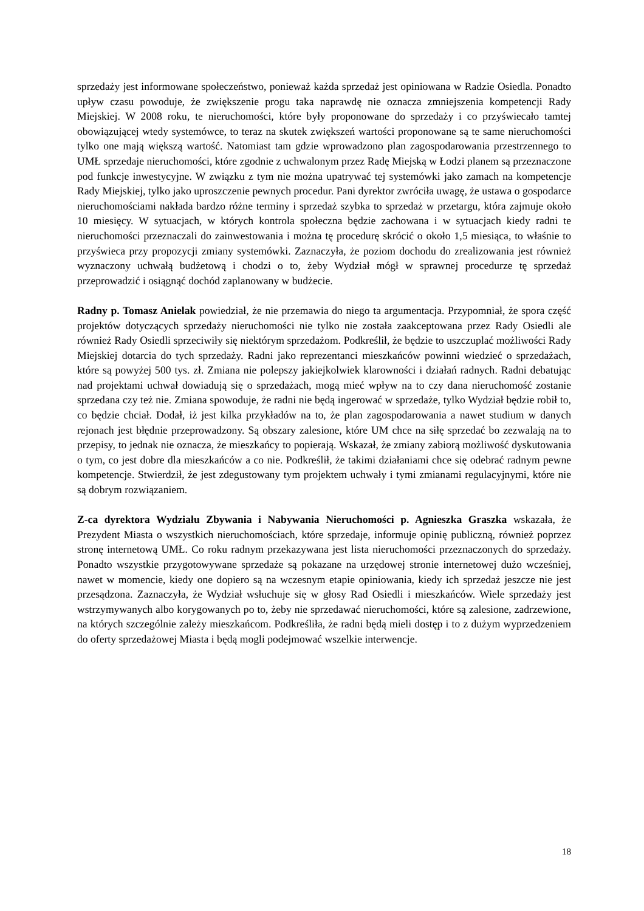sprzedaży jest informowane społeczeństwo, ponieważ każda sprzedaż jest opiniowana w Radzie Osiedla. Ponadto upływ czasu powoduje, że zwiększenie progu taka naprawdę nie oznacza zmniejszenia kompetencji Rady Miejskiej. W 2008 roku, te nieruchomości, które były proponowane do sprzedaży i co przyświecało tamtej obowiązującej wtedy systemówce, to teraz na skutek zwiększeń wartości proponowane są te same nieruchomości tylko one mają większą wartość. Natomiast tam gdzie wprowadzono plan zagospodarowania przestrzennego to UMŁ sprzedaje nieruchomości, które zgodnie z uchwalonym przez Radę Miejską w Łodzi planem są przeznaczone pod funkcje inwestycyjne. W związku z tym nie można upatrywać tej systemówki jako zamach na kompetencje Rady Miejskiej, tylko jako uproszczenie pewnych procedur. Pani dyrektor zwróciła uwagę, że ustawa o gospodarce nieruchomościami nakłada bardzo różne terminy i sprzedaż szybka to sprzedaż w przetargu, która zajmuje około 10 miesięcy. W sytuacjach, w których kontrola społeczna będzie zachowana i w sytuacjach kiedy radni te nieruchomości przeznaczali do zainwestowania i można tę procedurę skrócić o około 1,5 miesiąca, to właśnie to przyświeca przy propozycji zmiany systemówki. Zaznaczyła, że poziom dochodu do zrealizowania jest również wyznaczony uchwałą budżetową i chodzi o to, żeby Wydział mógł w sprawnej procedurze tę sprzedaż przeprowadzić i osiągnąć dochód zaplanowany w budżecie.
Radny p. Tomasz Anielak powiedział, że nie przemawia do niego ta argumentacja. Przypomniał, że spora część projektów dotyczących sprzedaży nieruchomości nie tylko nie została zaakceptowana przez Rady Osiedli ale również Rady Osiedli sprzeciwiły się niektórym sprzedażom. Podkreślił, że będzie to uszczuplać możliwości Rady Miejskiej dotarcia do tych sprzedaży. Radni jako reprezentanci mieszkańców powinni wiedzieć o sprzedażach, które są powyżej 500 tys. zł. Zmiana nie polepszy jakiejkolwiek klarowności i działań radnych. Radni debatując nad projektami uchwał dowiadują się o sprzedażach, mogą mieć wpływ na to czy dana nieruchomość zostanie sprzedana czy też nie. Zmiana spowoduje, że radni nie będą ingerować w sprzedaże, tylko Wydział będzie robił to, co będzie chciał. Dodał, iż jest kilka przykładów na to, że plan zagospodarowania a nawet studium w danych rejonach jest błędnie przeprowadzony. Są obszary zalesione, które UM chce na siłę sprzedać bo zezwalają na to przepisy, to jednak nie oznacza, że mieszkańcy to popierają. Wskazał, że zmiany zabiorą możliwość dyskutowania o tym, co jest dobre dla mieszkańców a co nie. Podkreślił, że takimi działaniami chce się odebrać radnym pewne kompetencje. Stwierdził, że jest zdegustowany tym projektem uchwały i tymi zmianami regulacyjnymi, które nie są dobrym rozwiązaniem.
Z-ca dyrektora Wydziału Zbywania i Nabywania Nieruchomości p. Agnieszka Graszka wskazała, że Prezydent Miasta o wszystkich nieruchomościach, które sprzedaje, informuje opinię publiczną, również poprzez stronę internetową UMŁ. Co roku radnym przekazywana jest lista nieruchomości przeznaczonych do sprzedaży. Ponadto wszystkie przygotowywane sprzedaże są pokazane na urzędowej stronie internetowej dużo wcześniej, nawet w momencie, kiedy one dopiero są na wczesnym etapie opiniowania, kiedy ich sprzedaż jeszcze nie jest przesądzona. Zaznaczyła, że Wydział wsłuchuje się w głosy Rad Osiedli i mieszkańców. Wiele sprzedaży jest wstrzymywanych albo korygowanych po to, żeby nie sprzedawać nieruchomości, które są zalesione, zadrzewione, na których szczególnie zależy mieszkańcom. Podkreśliła, że radni będą mieli dostęp i to z dużym wyprzedzeniem do oferty sprzedażowej Miasta i będą mogli podejmować wszelkie interwencje.
18